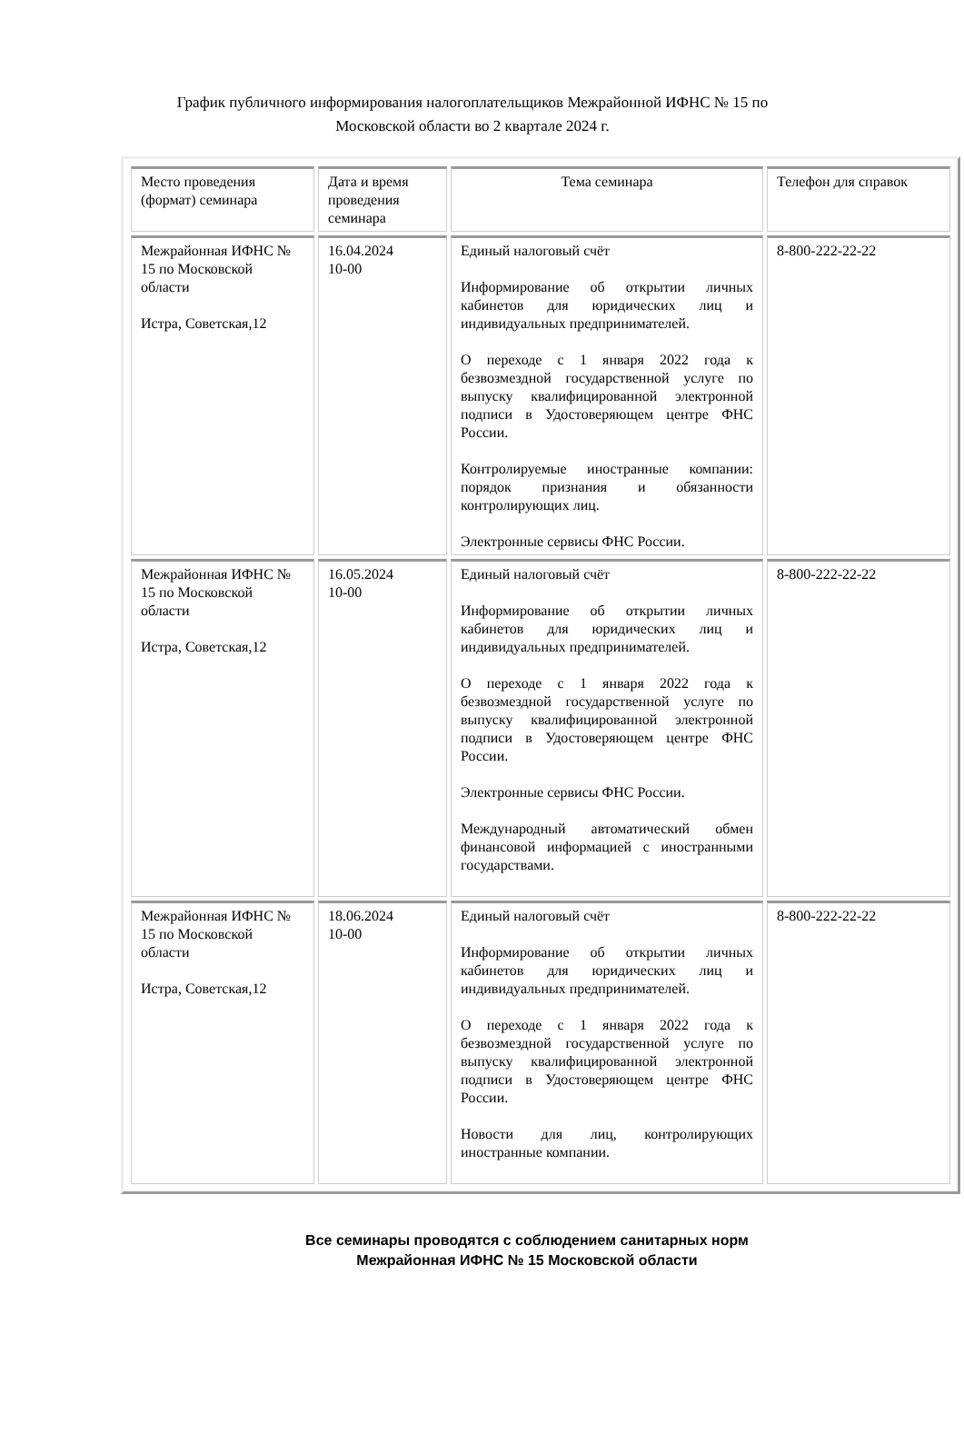График публичного информирования налогоплательщиков Межрайонной ИФНС № 15 по Московской области во 2 квартале 2024 г.
| Место проведения (формат) семинара | Дата и время проведения семинара | Тема семинара | Телефон для справок |
| Межрайонная ИФНС № 15 по Московской области Истра, Советская,12 | 16.04.2024 10-00 | Единый налоговый счёт Информирование об открытии личных кабинетов для юридических лиц и индивидуальных предпринимателей. О переходе с 1 января 2022 года к безвозмездной государственной услуге по выпуску квалифицированной электронной подписи в Удостоверяющем центре ФНС России. Контролируемые иностранные компании: порядок признания и обязанности контролирующих лиц. Электронные сервисы ФНС России. | 8-800-222-22-22 |
| Межрайонная ИФНС № 15 по Московской области Истра, Советская,12 | 16.05.2024 10-00 | Единый налоговый счёт Информирование об открытии личных кабинетов для юридических лиц и индивидуальных предпринимателей. О переходе с 1 января 2022 года к безвозмездной государственной услуге по выпуску квалифицированной электронной подписи в Удостоверяющем центре ФНС России. Электронные сервисы ФНС России. Международный автоматический обмен финансовой информацией с иностранными государствами. | 8-800-222-22-22 |
| Межрайонная ИФНС № 15 по Московской области Истра, Советская,12 | 18.06.2024 10-00 | Единый налоговый счёт Информирование об открытии личных кабинетов для юридических лиц и индивидуальных предпринимателей. О переходе с 1 января 2022 года к безвозмездной государственной услуге по выпуску квалифицированной электронной подписи в Удостоверяющем центре ФНС России. Новости для лиц, контролирующих иностранные компании. | 8-800-222-22-22 |
Все семинары проводятся с соблюдением санитарных норм
Межрайонная ИФНС № 15 Московской области